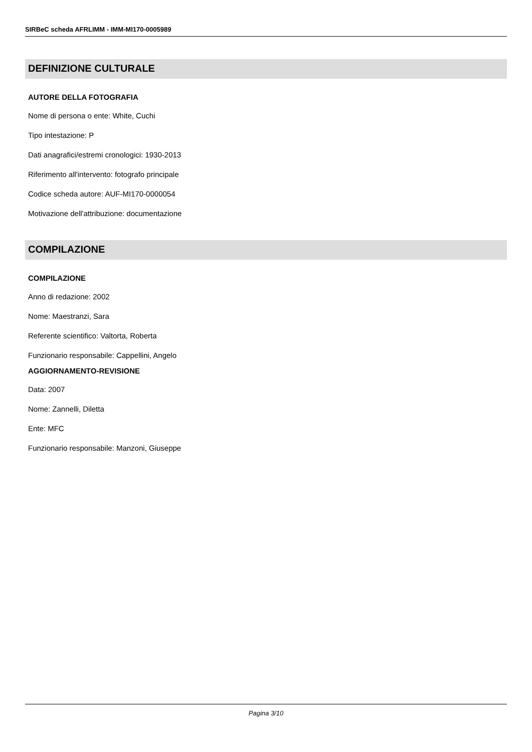SIRBeC scheda AFRLIMM - IMM-MI170-0005989
DEFINIZIONE CULTURALE
AUTORE DELLA FOTOGRAFIA
Nome di persona o ente: White, Cuchi
Tipo intestazione: P
Dati anagrafici/estremi cronologici: 1930-2013
Riferimento all'intervento: fotografo principale
Codice scheda autore: AUF-MI170-0000054
Motivazione dell'attribuzione: documentazione
COMPILAZIONE
COMPILAZIONE
Anno di redazione: 2002
Nome: Maestranzi, Sara
Referente scientifico: Valtorta, Roberta
Funzionario responsabile: Cappellini, Angelo
AGGIORNAMENTO-REVISIONE
Data: 2007
Nome: Zannelli, Diletta
Ente: MFC
Funzionario responsabile: Manzoni, Giuseppe
Pagina 3/10